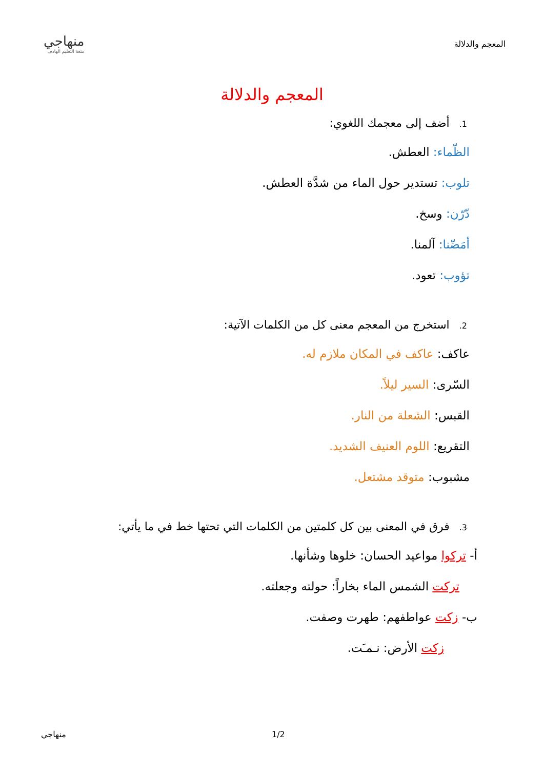المعجم والدلالة
منهاجي
متعة التعليم الهادف
المعجم والدلالة
1. أضف إلى معجمك اللغوي:
الظّماء: العطش.
تلوب: تستدير حول الماء من شدَّة العطش.
دّرّن: وسخ.
أمَضّنا: آلمنا.
تؤوب: تعود.
2. استخرج من المعجم معنى كل من الكلمات الآتية:
عاكف: عاكف في المكان ملازم له.
السّرى: السير ليلاً.
القبس: الشعلة من النار.
التقريع: اللوم العنيف الشديد.
مشبوب: متوقد مشتعل.
3. فرق في المعنى بين كل كلمتين من الكلمات التي تحتها خط في ما يأتي:
أ- تركوا مواعيد الحسان: خلوها وشأنها.
تركت الشمس الماء بخاراً: حولته وجعلته.
ب- زكت عواطفهم: طهرت وصفت.
زكت الأرض: نـمـَت.
منهاجي 1/2